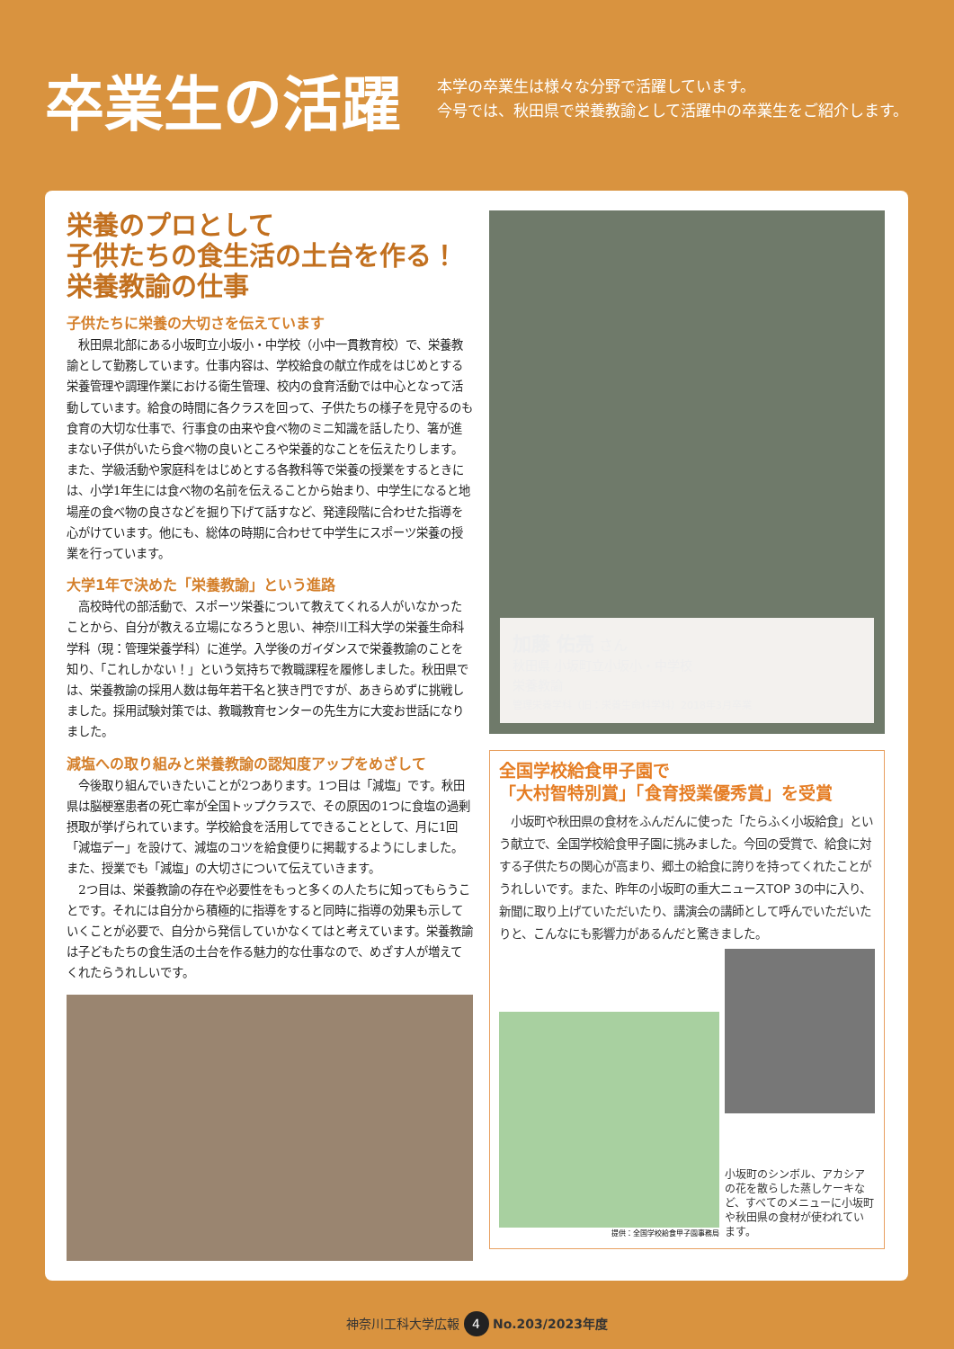卒業生の活躍
本学の卒業生は様々な分野で活躍しています。
今号では、秋田県で栄養教諭として活躍中の卒業生をご紹介します。
栄養のプロとして
子供たちの食生活の土台を作る！
栄養教諭の仕事
子供たちに栄養の大切さを伝えています
秋田県北部にある小坂町立小坂小・中学校（小中一貫教育校）で、栄養教諭として勤務しています。仕事内容は、学校給食の献立作成をはじめとする栄養管理や調理作業における衛生管理、校内の食育活動では中心となって活動しています。給食の時間に各クラスを回って、子供たちの様子を見守るのも食育の大切な仕事で、行事食の由来や食べ物のミニ知識を話したり、箸が進まない子供がいたら食べ物の良いところや栄養的なことを伝えたりします。また、学級活動や家庭科をはじめとする各教科等で栄養の授業をするときには、小学1年生には食べ物の名前を伝えることから始まり、中学生になると地場産の食べ物の良さなどを掘り下げて話すなど、発達段階に合わせた指導を心がけています。他にも、総体の時期に合わせて中学生にスポーツ栄養の授業を行っています。
大学1年で決めた「栄養教諭」という進路
高校時代の部活動で、スポーツ栄養について教えてくれる人がいなかったことから、自分が教える立場になろうと思い、神奈川工科大学の栄養生命科学科（現：管理栄養学科）に進学。入学後のガイダンスで栄養教諭のことを知り、「これしかない！」という気持ちで教職課程を履修しました。秋田県では、栄養教諭の採用人数は毎年若干名と狭き門ですが、あきらめずに挑戦しました。採用試験対策では、教職教育センターの先生方に大変お世話になりました。
減塩への取り組みと栄養教諭の認知度アップをめざして
今後取り組んでいきたいことが2つあります。1つ目は「減塩」です。秋田県は脳梗塞患者の死亡率が全国トップクラスで、その原因の1つに食塩の過剰摂取が挙げられています。学校給食を活用してできることとして、月に1回「減塩デー」を設けて、減塩のコツを給食便りに掲載するようにしました。また、授業でも「減塩」の大切さについて伝えていきます。
2つ目は、栄養教諭の存在や必要性をもっと多くの人たちに知ってもらうことです。それには自分から積極的に指導をすると同時に指導の効果も示していくことが必要で、自分から発信していかなくてはと考えています。栄養教諭は子どもたちの食生活の土台を作る魅力的な仕事なので、めざす人が増えてくれたらうれしいです。
加藤 佑亮 さん
秋田県 小坂町立小坂小・中学校
栄養教諭
管理栄養学科（旧：栄養生命科学科）2018年3月卒業
全国学校給食甲子園で
「大村智特別賞」「食育授業優秀賞」を受賞
　小坂町や秋田県の食材をふんだんに使った「たらふく小坂給食」という献立で、全国学校給食甲子園に挑みました。今回の受賞で、給食に対する子供たちの関心が高まり、郷土の給食に誇りを持ってくれたことがうれしいです。また、昨年の小坂町の重大ニュースTOP 3の中に入り、新聞に取り上げていただいたり、講演会の講師として呼んでいただいたりと、こんなにも影響力があるんだと驚きました。
提供：全国学校給食甲子園事務局
小坂町のシンボル、アカシアの花を散らした蒸しケーキなど、すべてのメニューに小坂町や秋田県の食材が使われています。
神奈川工科大学広報 4 No.203/2023年度